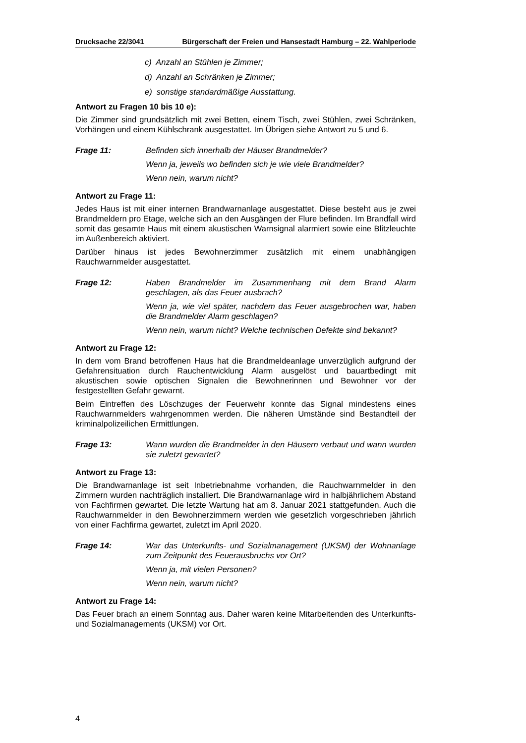Drucksache 22/3041 Bürgerschaft der Freien und Hansestadt Hamburg – 22. Wahlperiode
c) Anzahl an Stühlen je Zimmer;
d) Anzahl an Schränken je Zimmer;
e) sonstige standardmäßige Ausstattung.
Antwort zu Fragen 10 bis 10 e):
Die Zimmer sind grundsätzlich mit zwei Betten, einem Tisch, zwei Stühlen, zwei Schränken, Vorhängen und einem Kühlschrank ausgestattet. Im Übrigen siehe Antwort zu 5 und 6.
Frage 11: Befinden sich innerhalb der Häuser Brandmelder?
Wenn ja, jeweils wo befinden sich je wie viele Brandmelder?
Wenn nein, warum nicht?
Antwort zu Frage 11:
Jedes Haus ist mit einer internen Brandwarnanlage ausgestattet. Diese besteht aus je zwei Brandmeldern pro Etage, welche sich an den Ausgängen der Flure befinden. Im Brandfall wird somit das gesamte Haus mit einem akustischen Warnsignal alarmiert sowie eine Blitzleuchte im Außenbereich aktiviert.
Darüber hinaus ist jedes Bewohnerzimmer zusätzlich mit einem unabhängigen Rauchwarnmelder ausgestattet.
Frage 12: Haben Brandmelder im Zusammenhang mit dem Brand Alarm geschlagen, als das Feuer ausbrach?
Wenn ja, wie viel später, nachdem das Feuer ausgebrochen war, haben die Brandmelder Alarm geschlagen?
Wenn nein, warum nicht? Welche technischen Defekte sind bekannt?
Antwort zu Frage 12:
In dem vom Brand betroffenen Haus hat die Brandmeldeanlage unverzüglich aufgrund der Gefahrensituation durch Rauchentwicklung Alarm ausgelöst und bauartbedingt mit akustischen sowie optischen Signalen die Bewohnerinnen und Bewohner vor der festgestellten Gefahr gewarnt.
Beim Eintreffen des Löschzuges der Feuerwehr konnte das Signal mindestens eines Rauchwarnmelders wahrgenommen werden. Die näheren Umstände sind Bestandteil der kriminalpolizeilichen Ermittlungen.
Frage 13: Wann wurden die Brandmelder in den Häusern verbaut und wann wurden sie zuletzt gewartet?
Antwort zu Frage 13:
Die Brandwarnanlage ist seit Inbetriebnahme vorhanden, die Rauchwarnmelder in den Zimmern wurden nachträglich installiert. Die Brandwarnanlage wird in halbjährlichem Abstand von Fachfirmen gewartet. Die letzte Wartung hat am 8. Januar 2021 stattgefunden. Auch die Rauchwarnmelder in den Bewohnerzimmern werden wie gesetzlich vorgeschrieben jährlich von einer Fachfirma gewartet, zuletzt im April 2020.
Frage 14: War das Unterkunfts- und Sozialmanagement (UKSM) der Wohnanlage zum Zeitpunkt des Feuerausbruchs vor Ort?
Wenn ja, mit vielen Personen?
Wenn nein, warum nicht?
Antwort zu Frage 14:
Das Feuer brach an einem Sonntag aus. Daher waren keine Mitarbeitenden des Unterkunfts- und Sozialmanagements (UKSM) vor Ort.
4